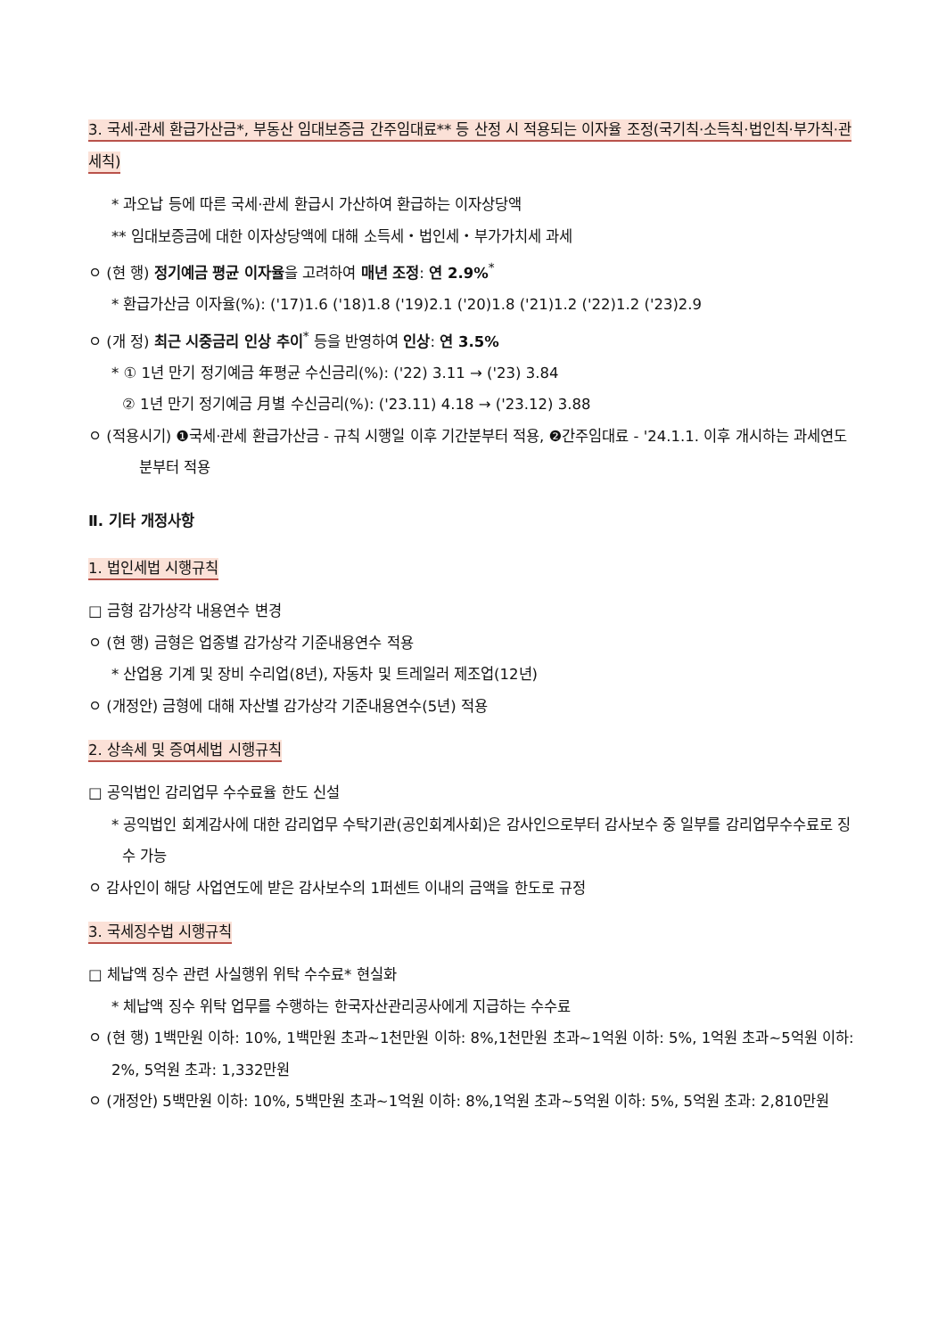3. 국세·관세 환급가산금*, 부동산 임대보증금 간주임대료** 등 산정 시 적용되는 이자율 조정(국기칙·소득칙·법인칙·부가칙·관세칙)
* 과오납 등에 따른 국세·관세 환급시 가산하여 환급하는 이자상당액
** 임대보증금에 대한 이자상당액에 대해 소득세・법인세・부가가치세 과세
ㅇ (현 행) 정기예금 평균 이자율을 고려하여 매년 조정: 연 2.9%<sup>*</sup>
* 환급가산금 이자율(%): ('17)1.6 ('18)1.8 ('19)2.1 ('20)1.8 ('21)1.2 ('22)1.2 ('23)2.9
ㅇ (개 정) 최근 시중금리 인상 추이<sup>*</sup> 등을 반영하여 인상: 연 3.5%
* ① 1년 만기 정기예금 年평균 수신금리(%): ('22) 3.11 → ('23) 3.84
② 1년 만기 정기예금 月별 수신금리(%): ('23.11) 4.18 → ('23.12) 3.88
ㅇ (적용시기) ❶국세·관세 환급가산금 - 규칙 시행일 이후 기간분부터 적용, ❷간주임대료 - '24.1.1. 이후 개시하는 과세연도분부터 적용
Ⅱ. 기타 개정사항
1. 법인세법 시행규칙
□ 금형 감가상각 내용연수 변경
ㅇ (현 행) 금형은 업종별 감가상각 기준내용연수 적용
* 산업용 기계 및 장비 수리업(8년), 자동차 및 트레일러 제조업(12년)
ㅇ (개정안) 금형에 대해 자산별 감가상각 기준내용연수(5년) 적용
2. 상속세 및 증여세법 시행규칙
□ 공익법인 감리업무 수수료율 한도 신설
* 공익법인 회계감사에 대한 감리업무 수탁기관(공인회계사회)은 감사인으로부터 감사보수 중 일부를 감리업무수수료로 징수 가능
ㅇ 감사인이 해당 사업연도에 받은 감사보수의 1퍼센트 이내의 금액을 한도로 규정
3. 국세징수법 시행규칙
□ 체납액 징수 관련 사실행위 위탁 수수료* 현실화
* 체납액 징수 위탁 업무를 수행하는 한국자산관리공사에게 지급하는 수수료
ㅇ (현 행) 1백만원 이하: 10%, 1백만원 초과~1천만원 이하: 8%,1천만원 초과~1억원 이하: 5%, 1억원 초과~5억원 이하: 2%, 5억원 초과: 1,332만원
ㅇ (개정안) 5백만원 이하: 10%, 5백만원 초과~1억원 이하: 8%,1억원 초과~5억원 이하: 5%, 5억원 초과: 2,810만원